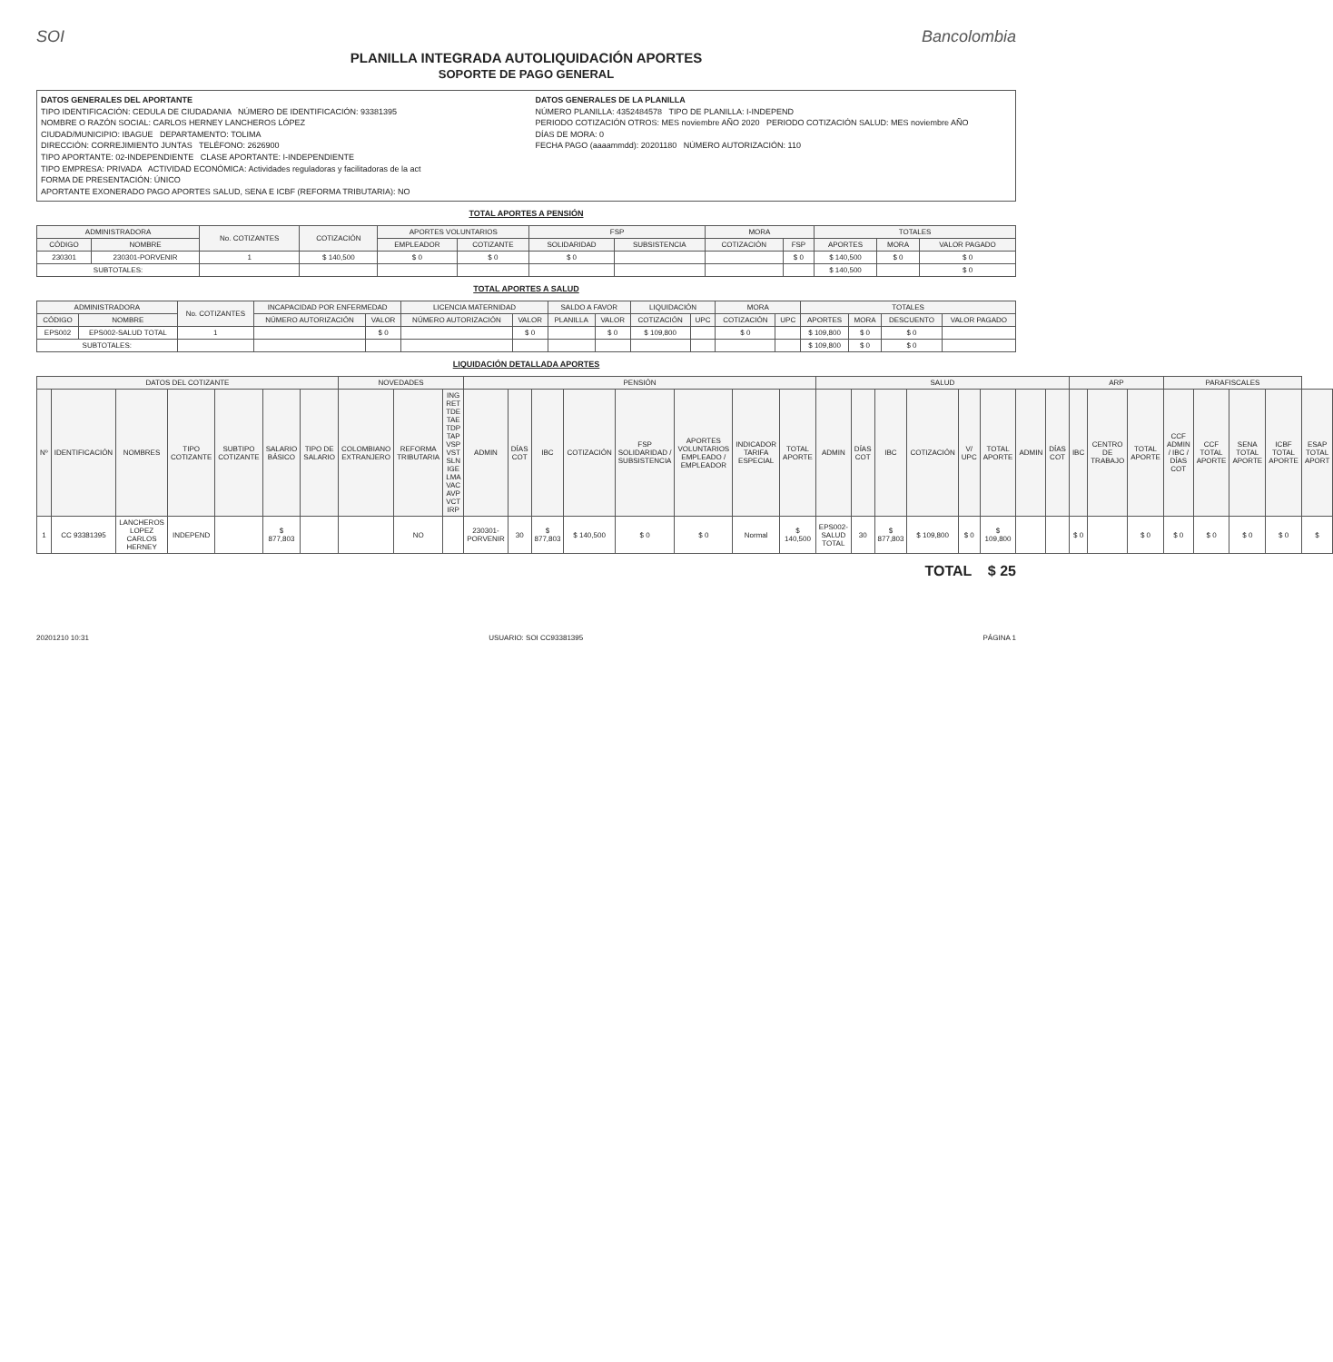SOI Bancolombia
PLANILLA INTEGRADA AUTOLIQUIDACIÓN APORTES
SOPORTE DE PAGO GENERAL
DATOS GENERALES DEL APORTANTE
TIPO IDENTIFICACIÓN: CEDULA DE CIUDADANIA NÚMERO DE IDENTIFICACIÓN: 93381395
NOMBRE O RAZÓN SOCIAL: CARLOS HERNEY LANCHEROS LÓPEZ
CIUDAD/MUNICIPIO: IBAGUE DEPARTAMENTO: TOLIMA
DIRECCIÓN: CORREJIMIENTO JUNTAS TELÉFONO: 2626900
TIPO APORTANTE: 02-INDEPENDIENTE CLASE APORTANTE: I-INDEPENDIENTE
TIPO EMPRESA: PRIVADA ACTIVIDAD ECONÓMICA: Actividades reguladoras y facilitadoras de la act
FORMA DE PRESENTACIÓN: ÚNICO
APORTANTE EXONERADO PAGO APORTES SALUD, SENA E ICBF (REFORMA TRIBUTARIA): NO
DATOS GENERALES DE LA PLANILLA
NÚMERO PLANILLA: 4352484578 TIPO DE PLANILLA: I-INDEPEND
PERIODO COTIZACIÓN OTROS: MES noviembre AÑO 2020 PERIODO COTIZACIÓN SALUD: MES noviembre AÑO
DÍAS DE MORA: 0
FECHA PAGO (aaaammdd): 20201180 NÚMERO AUTORIZACIÓN: 110
TOTAL APORTES A PENSIÓN
| ADMINISTRADORA | | No. COTIZANTES | COTIZACIÓN | APORTES VOLUNTARIOS | | FSP | | MORA | | TOTALES | | |
| --- | --- | --- | --- | --- | --- | --- | --- | --- | --- | --- | --- | --- |
| CÓDIGO | NOMBRE | | | EMPLEADOR | COTIZANTE | SOLIDARIDAD | SUBSISTENCIA | COTIZACIÓN | FSP | APORTES | MORA | VALOR PAGADO |
| 230301 | 230301-PORVENIR | 1 | $ 140,500 | $ 0 | $ 0 | $ 0 | | | $ 0 | $ 140,500 | $ 0 | $ 0 |
| SUBTOTALES: | | | | | | | | | | $ 140,500 | | $ 0 |
TOTAL APORTES A SALUD
| ADMINISTRADORA | | No. COTIZANTES | INCAPACIDAD POR ENFERMEDAD | | LICENCIA MATERNIDAD | | SALDO A FAVOR | | LIQUIDACIÓN | | MORA | | TOTALES | | | |
| --- | --- | --- | --- | --- | --- | --- | --- | --- | --- | --- | --- | --- | --- | --- | --- | --- |
| CÓDIGO | NOMBRE | | NÚMERO AUTORIZACIÓN | VALOR | NÚMERO AUTORIZACIÓN | VALOR | PLANILLA | VALOR | COTIZACIÓN | UPC | COTIZACIÓN | UPC | APORTES | MORA | DESCUENTO | VALOR PAGADO |
| EPS002 | EPS002-SALUD TOTAL | 1 | | $ 0 | | $ 0 | | $ 0 | $ 109,800 | | $ 0 | | $ 109,800 | $ 0 | $ 0 | |
| SUBTOTALES: | | | | | | | | | | | | | $ 109,800 | $ 0 | $ 0 | |
LIQUIDACIÓN DETALLADA APORTES
| DATOS DEL COTIZANTE | | | | | | | NOVEDADES | | | PENSIÓN | | | | | | | | SALUD | | | | | | | | ARP | | | PARAFISCALES | | | | |
| --- | --- | --- | --- | --- | --- | --- | --- | --- | --- | --- | --- | --- | --- | --- | --- | --- | --- | --- | --- | --- | --- | --- | --- | --- | --- | --- | --- | --- | --- | --- | --- | --- | --- |
| Nº | IDENTIFICACIÓN | NOMBRES | TIPO COTIZANTE | SUBTIPO COTIZANTE | SALARIO BÁSICO | TIPO DE SALARIO | COLOMBIANO EXTRANJERO | REFORMA TRIBUTARIA | ING RET TDE TAE TDP TAP VSP VST SLN IGE LMA VAC AVP VCT IRP | ADMIN | DÍAS COT | IBC | COTIZACIÓN | FSP SOLIDARIDAD / SUBSISTENCIA | APORTES VOLUNTARIOS EMPLEADO / EMPLEADOR | INDICADOR TARIFA ESPECIAL | TOTAL APORTE | ADMIN | DÍAS COT | IBC | COTIZACIÓN | V/ UPC | TOTAL APORTE | ADMIN | DÍAS COT | IBC | CENTRO DE TRABAJO | TOTAL APORTE | CCF ADMIN / IBC / DÍAS COT | CCF TOTAL APORTE | SENA TOTAL APORTE | ICBF TOTAL APORTE | ESAP TOTAL APORT |
| 1 | CC 93381395 | LANCHEROS LOPEZ CARLOS HERNEY | INDEPEND | | $ 877,803 | | | NO | | 230301-PORVENIR | 30 | $ 877,803 | $ 140,500 | $ 0 | $ 0 | Normal | $ 140,500 | EPS002-SALUD TOTAL | 30 | $ 877,803 | $ 109,800 | $ 0 | $ 109,800 | | | $ 0 | | $ 0 | $ 0 | $ 0 | $ 0 | $ 0 | $ |
TOTAL $ 25
20201210 10:31 USUARIO: SOI CC93381395 PÁGINA 1